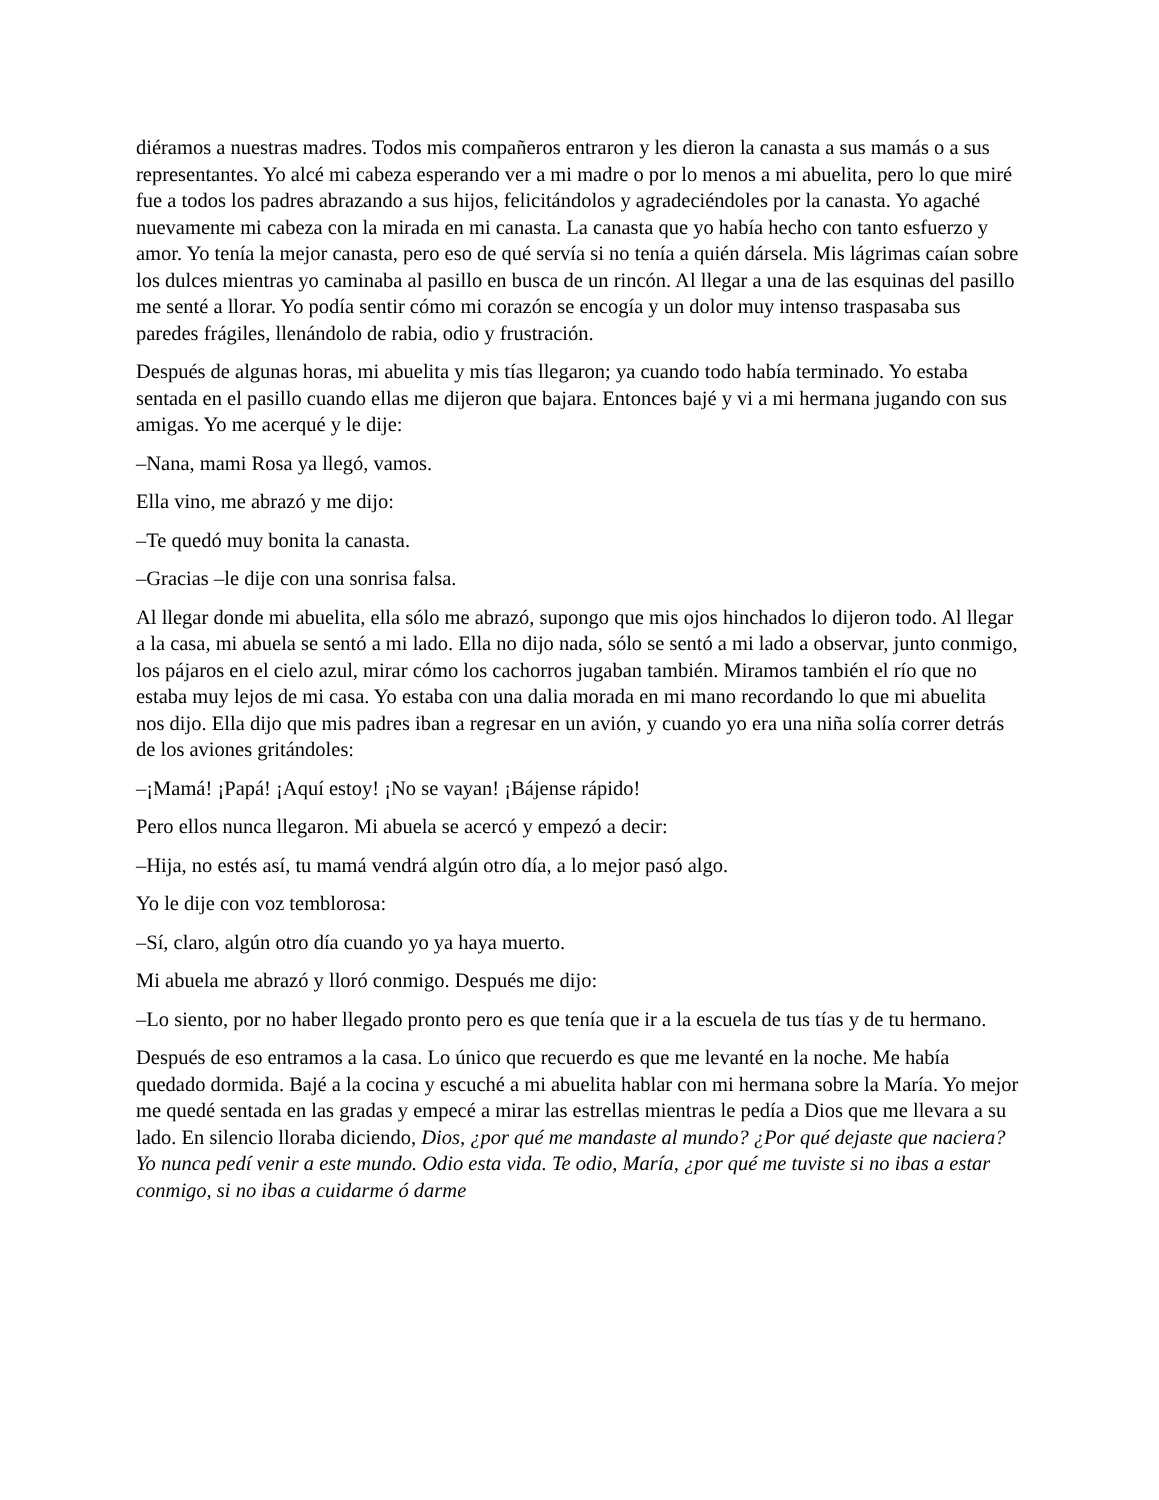diéramos a nuestras madres. Todos mis compañeros entraron y les dieron la canasta a sus mamás o a sus representantes. Yo alcé mi cabeza esperando ver a mi madre o por lo menos a mi abuelita, pero lo que miré fue a todos los padres abrazando a sus hijos, felicitándolos y agradeciéndoles por la canasta. Yo agaché nuevamente mi cabeza con la mirada en mi canasta. La canasta que yo había hecho con tanto esfuerzo y amor. Yo tenía la mejor canasta, pero eso de qué servía si no tenía a quién dársela. Mis lágrimas caían sobre los dulces mientras yo caminaba al pasillo en busca de un rincón. Al llegar a una de las esquinas del pasillo me senté a llorar. Yo podía sentir cómo mi corazón se encogía y un dolor muy intenso traspasaba sus paredes frágiles, llenándolo de rabia, odio y frustración.
Después de algunas horas, mi abuelita y mis tías llegaron; ya cuando todo había terminado. Yo estaba sentada en el pasillo cuando ellas me dijeron que bajara. Entonces bajé y vi a mi hermana jugando con sus amigas. Yo me acerqué y le dije:
–Nana, mami Rosa ya llegó, vamos.
Ella vino, me abrazó y me dijo:
–Te quedó muy bonita la canasta.
–Gracias –le dije con una sonrisa falsa.
Al llegar donde mi abuelita, ella sólo me abrazó, supongo que mis ojos hinchados lo dijeron todo. Al llegar a la casa, mi abuela se sentó a mi lado. Ella no dijo nada, sólo se sentó a mi lado a observar, junto conmigo, los pájaros en el cielo azul, mirar cómo los cachorros jugaban también. Miramos también el río que no estaba muy lejos de mi casa. Yo estaba con una dalia morada en mi mano recordando lo que mi abuelita nos dijo. Ella dijo que mis padres iban a regresar en un avión, y cuando yo era una niña solía correr detrás de los aviones gritándoles:
–¡Mamá! ¡Papá! ¡Aquí estoy! ¡No se vayan! ¡Bájense rápido!
Pero ellos nunca llegaron. Mi abuela se acercó y empezó a decir:
–Hija, no estés así, tu mamá vendrá algún otro día, a lo mejor pasó algo.
Yo le dije con voz temblorosa:
–Sí, claro, algún otro día cuando yo ya haya muerto.
Mi abuela me abrazó y lloró conmigo. Después me dijo:
–Lo siento, por no haber llegado pronto pero es que tenía que ir a la escuela de tus tías y de tu hermano.
Después de eso entramos a la casa. Lo único que recuerdo es que me levanté en la noche. Me había quedado dormida. Bajé a la cocina y escuché a mi abuelita hablar con mi hermana sobre la María. Yo mejor me quedé sentada en las gradas y empecé a mirar las estrellas mientras le pedía a Dios que me llevara a su lado. En silencio lloraba diciendo, Dios, ¿por qué me mandaste al mundo? ¿Por qué dejaste que naciera? Yo nunca pedí venir a este mundo. Odio esta vida. Te odio, María, ¿por qué me tuviste si no ibas a estar conmigo, si no ibas a cuidarme ó darme